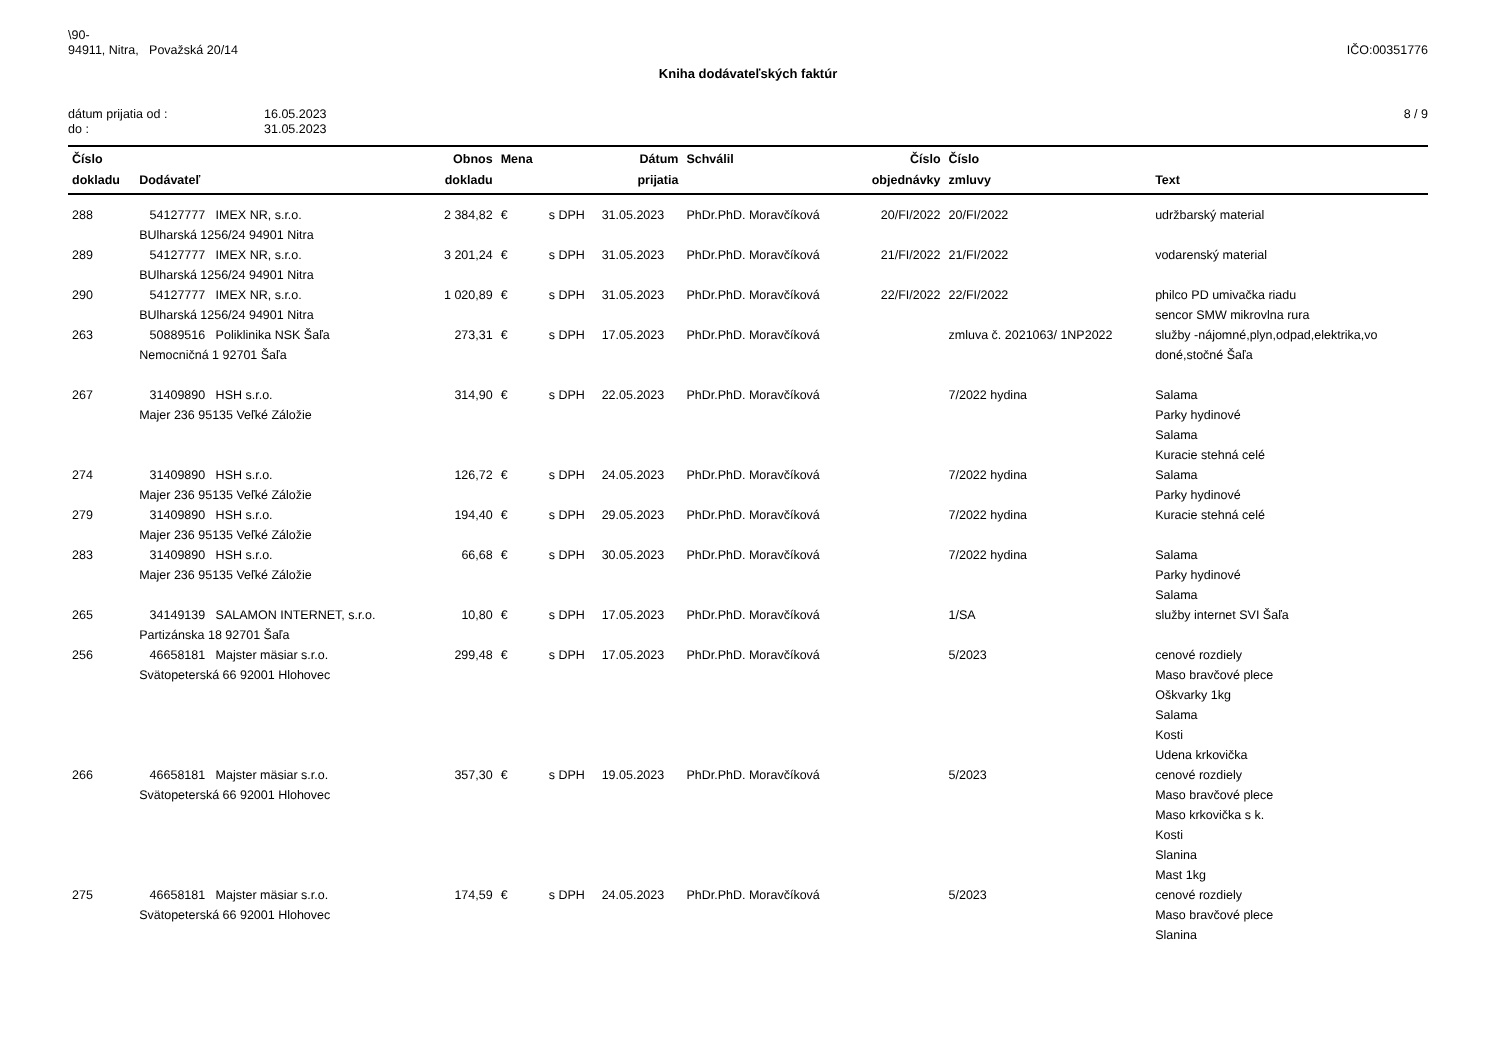\90-
94911, Nitra, Považská 20/14
IČO:00351776
Kniha dodávateľských faktúr
dátum prijatia od :
do :
16.05.2023
31.05.2023
8 / 9
| Číslo dokladu | Dodávateľ | Obnos dokladu | Mena | | Dátum prijatia | Schválil | Číslo objednávky | Číslo zmluvy | Text |
| --- | --- | --- | --- | --- | --- | --- | --- | --- | --- |
| 288 | 54127777 IMEX NR, s.r.o. BUlharská 1256/24 94901 Nitra | 2 384,82 | € | s DPH | 31.05.2023 | PhDr.PhD. Moravčíková | 20/FI/2022 | 20/FI/2022 | udržbarský material |
| 289 | 54127777 IMEX NR, s.r.o. BUlharská 1256/24 94901 Nitra | 3 201,24 | € | s DPH | 31.05.2023 | PhDr.PhD. Moravčíková | 21/FI/2022 | 21/FI/2022 | vodarenský material |
| 290 | 54127777 IMEX NR, s.r.o. BUlharská 1256/24 94901 Nitra | 1 020,89 | € | s DPH | 31.05.2023 | PhDr.PhD. Moravčíková | 22/FI/2022 | 22/FI/2022 | philco PD umivačka riadu sencor SMW mikrovlna rura |
| 263 | 50889516 Poliklinika NSK Šaľa Nemocničná 1 92701 Šaľa | 273,31 | € | s DPH | 17.05.2023 | PhDr.PhD. Moravčíková | | zmluva č. 2021063/ 1NP2022 | služby -nájomné,plyn,odpad,elektrika,vo doné,stočné Šaľa |
| 267 | 31409890 HSH s.r.o. Majer 236 95135 Veľké Záložie | 314,90 | € | s DPH | 22.05.2023 | PhDr.PhD. Moravčíková | | 7/2022 hydina | Salama Parky hydinové Salama Kuracie stehná celé |
| 274 | 31409890 HSH s.r.o. Majer 236 95135 Veľké Záložie | 126,72 | € | s DPH | 24.05.2023 | PhDr.PhD. Moravčíková | | 7/2022 hydina | Salama Parky hydinové |
| 279 | 31409890 HSH s.r.o. Majer 236 95135 Veľké Záložie | 194,40 | € | s DPH | 29.05.2023 | PhDr.PhD. Moravčíková | | 7/2022 hydina | Kuracie stehná celé |
| 283 | 31409890 HSH s.r.o. Majer 236 95135 Veľké Záložie | 66,68 | € | s DPH | 30.05.2023 | PhDr.PhD. Moravčíková | | 7/2022 hydina | Salama Parky hydinové Salama |
| 265 | 34149139 SALAMON INTERNET, s.r.o. Partizánska 18 92701 Šaľa | 10,80 | € | s DPH | 17.05.2023 | PhDr.PhD. Moravčíková | | 1/SA | služby internet SVI Šaľa |
| 256 | 46658181 Majster mäsiar s.r.o. Svätopeterská 66 92001 Hlohovec | 299,48 | € | s DPH | 17.05.2023 | PhDr.PhD. Moravčíková | | 5/2023 | cenové rozdiely Maso bravčové plece Oškvarky 1kg Salama Kosti Udena krkovička |
| 266 | 46658181 Majster mäsiar s.r.o. Svätopeterská 66 92001 Hlohovec | 357,30 | € | s DPH | 19.05.2023 | PhDr.PhD. Moravčíková | | 5/2023 | cenové rozdiely Maso bravčové plece Maso krkovička s k. Kosti Slanina Mast 1kg |
| 275 | 46658181 Majster mäsiar s.r.o. Svätopeterská 66 92001 Hlohovec | 174,59 | € | s DPH | 24.05.2023 | PhDr.PhD. Moravčíková | | 5/2023 | cenové rozdiely Maso bravčové plece Slanina |